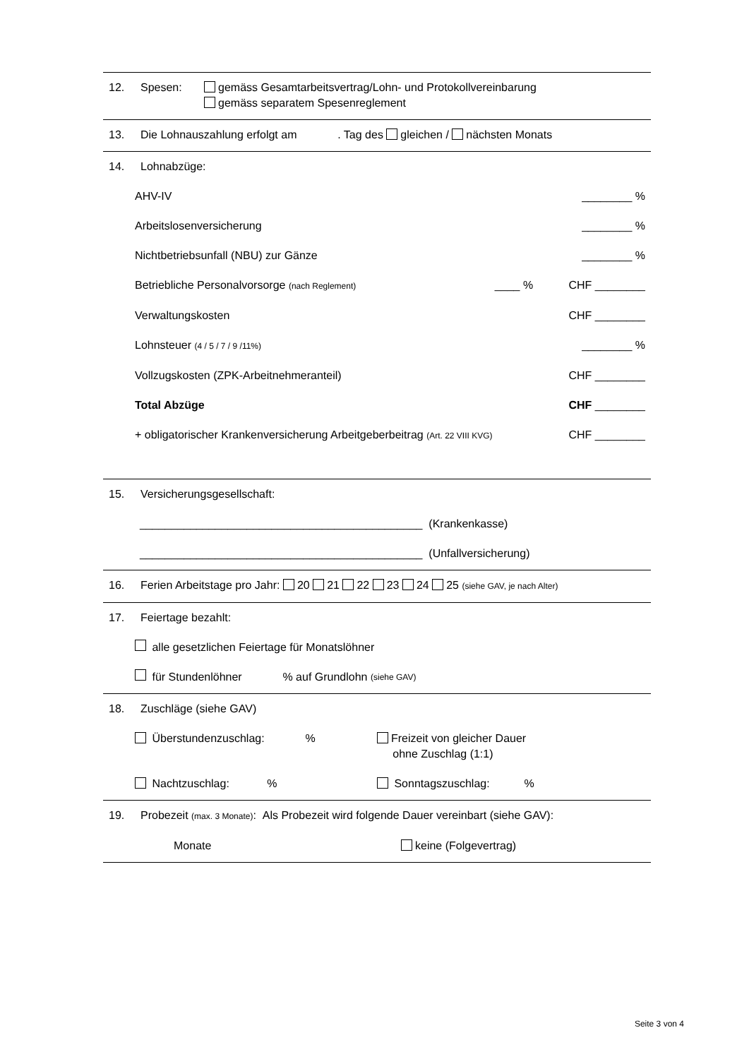12. Spesen: gemäss Gesamtarbeitsvertrag/Lohn- und Protokollvereinbarung
gemäss separatem Spesenreglement
13. Die Lohnauszahlung erfolgt am . Tag des gleichen / nächsten Monats
14. Lohnabzüge:
AHV-IV ________ %
Arbeitslosenversicherung ________ %
Nichtbetriebsunfall (NBU) zur Gänze ________ %
Betriebliche Personalvorsorge (nach Reglement) ____ % CHF ________
Verwaltungskosten CHF ________
Lohnsteuer (4 / 5 / 7 / 9 /11%) ________ %
Vollzugskosten (ZPK-Arbeitnehmeranteil) CHF ________
Total Abzüge CHF ________
+ obligatorischer Krankenversicherung Arbeitgeberbeitrag (Art. 22 VIII KVG) CHF ________
15. Versicherungsgesellschaft:
_____________________________________________ (Krankenkasse)
_____________________________________________ (Unfallversicherung)
16. Ferien Arbeitstage pro Jahr: 20 21 22 23 24 25 (siehe GAV, je nach Alter)
17. Feiertage bezahlt:
alle gesetzlichen Feiertage für Monatslöhner
für Stundenlöhner % auf Grundlohn (siehe GAV)
18. Zuschläge (siehe GAV)
Überstundenzuschlag: % Freizeit von gleicher Dauer
ohne Zuschlag (1:1)
Nachtzuschlag: % Sonntagszuschlag: %
19. Probezeit (max. 3 Monate): Als Probezeit wird folgende Dauer vereinbart (siehe GAV):
Monate keine (Folgevertrag)
Seite 3 von 4